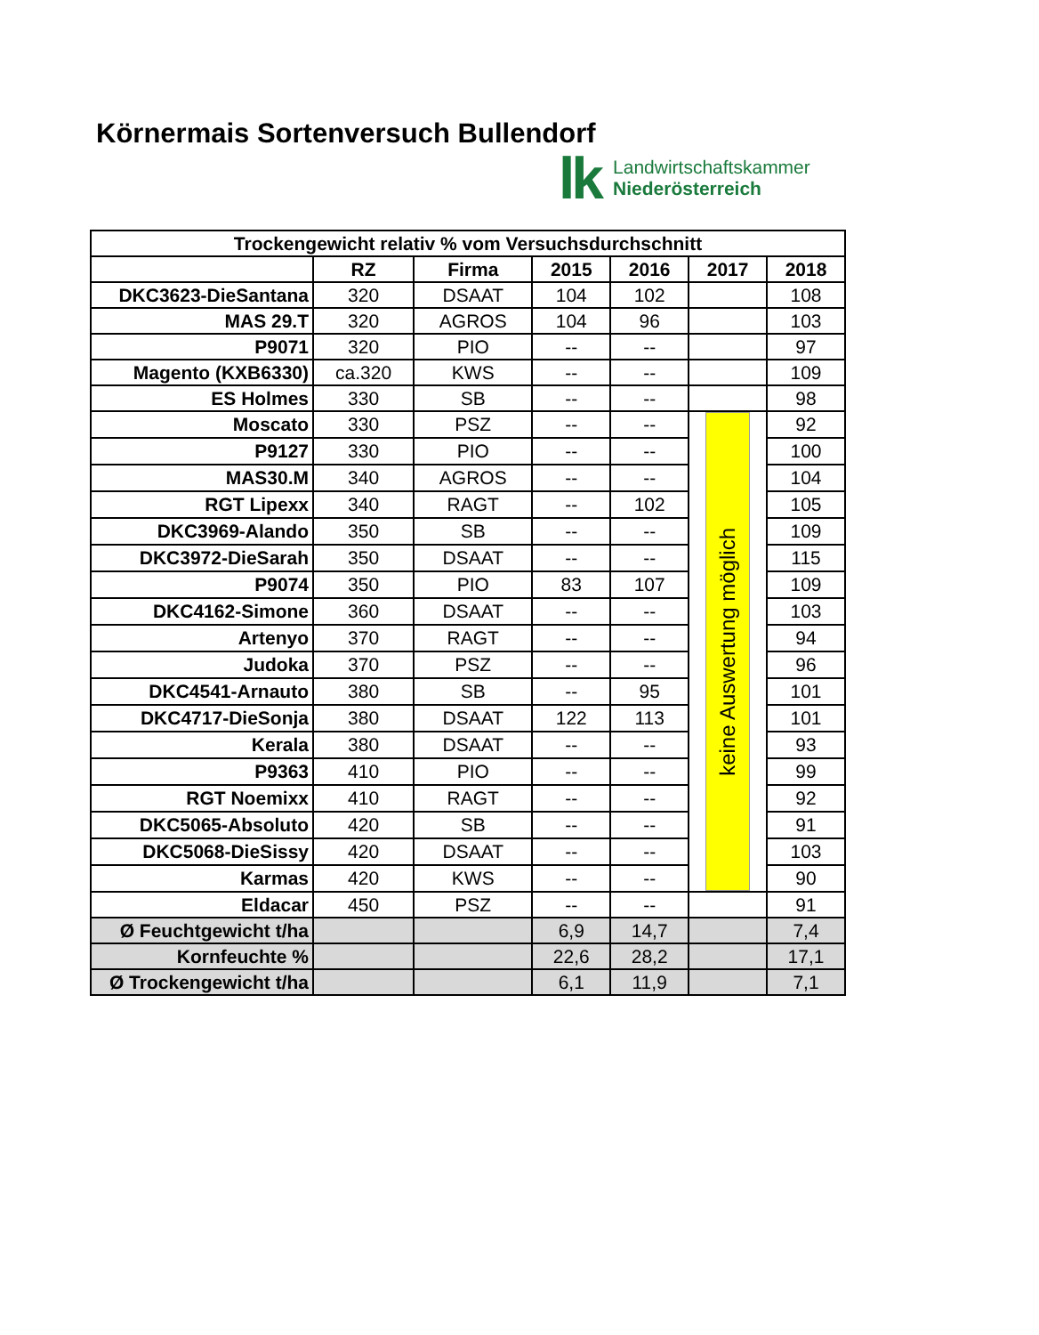Körnermais Sortenversuch Bullendorf
lk
Landwirtschaftskammer
Niederösterreich
| Trockengewicht relativ % vom Versuchsdurchschnitt | | | | | | |
| --- | --- | --- | --- | --- | --- | --- |
| | RZ | Firma | 2015 | 2016 | 2017 | 2018 |
| DKC3623-DieSantana | 320 | DSAAT | 104 | 102 | | 108 |
| MAS 29.T | 320 | AGROS | 104 | 96 | | 103 |
| P9071 | 320 | PIO | -- | -- | | 97 |
| Magento (KXB6330) | ca.320 | KWS | -- | -- | | 109 |
| ES Holmes | 330 | SB | -- | -- | | 98 |
| Moscato | 330 | PSZ | -- | -- | keine Auswertung möglich | 92 |
| P9127 | 330 | PIO | -- | -- | | 100 |
| MAS30.M | 340 | AGROS | -- | -- | | 104 |
| RGT Lipexx | 340 | RAGT | -- | 102 | | 105 |
| DKC3969-Alando | 350 | SB | -- | -- | | 109 |
| DKC3972-DieSarah | 350 | DSAAT | -- | -- | | 115 |
| P9074 | 350 | PIO | 83 | 107 | | 109 |
| DKC4162-Simone | 360 | DSAAT | -- | -- | | 103 |
| Artenyo | 370 | RAGT | -- | -- | | 94 |
| Judoka | 370 | PSZ | -- | -- | | 96 |
| DKC4541-Arnauto | 380 | SB | -- | 95 | | 101 |
| DKC4717-DieSonja | 380 | DSAAT | 122 | 113 | | 101 |
| Kerala | 380 | DSAAT | -- | -- | | 93 |
| P9363 | 410 | PIO | -- | -- | | 99 |
| RGT Noemixx | 410 | RAGT | -- | -- | | 92 |
| DKC5065-Absoluto | 420 | SB | -- | -- | | 91 |
| DKC5068-DieSissy | 420 | DSAAT | -- | -- | | 103 |
| Karmas | 420 | KWS | -- | -- | | 90 |
| Eldacar | 450 | PSZ | -- | -- | | 91 |
| Ø Feuchtgewicht t/ha | | | 6,9 | 14,7 | | 7,4 |
| Kornfeuchte % | | | 22,6 | 28,2 | | 17,1 |
| Ø Trockengewicht t/ha | | | 6,1 | 11,9 | | 7,1 |